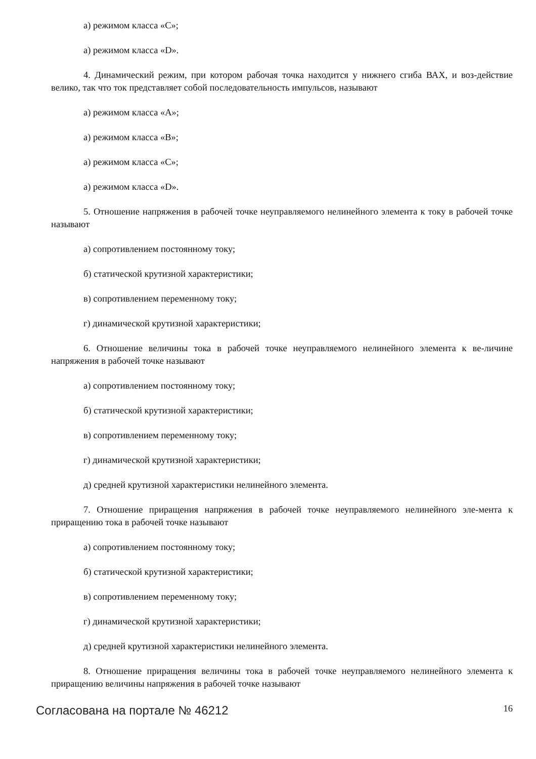а) режимом класса «С»;
а) режимом класса «D».
4. Динамический режим, при котором рабочая точка находится у нижнего сгиба ВАХ, и воз-действие велико, так что ток представляет собой последовательность импульсов, называют
а) режимом класса «А»;
а) режимом класса «В»;
а) режимом класса «С»;
а) режимом класса «D».
5. Отношение напряжения в рабочей точке неуправляемого нелинейного элемента к току в рабочей точке называют
а) сопротивлением постоянному току;
б) статической крутизной характеристики;
в) сопротивлением переменному току;
г) динамической крутизной характеристики;
6. Отношение величины тока в рабочей точке неуправляемого нелинейного элемента к ве-личине напряжения в рабочей точке называют
а) сопротивлением постоянному току;
б) статической крутизной характеристики;
в) сопротивлением переменному току;
г) динамической крутизной характеристики;
д) средней крутизной характеристики нелинейного элемента.
7. Отношение приращения напряжения в рабочей точке неуправляемого нелинейного эле-мента к приращению тока в рабочей точке называют
а) сопротивлением постоянному току;
б) статической крутизной характеристики;
в) сопротивлением переменному току;
г) динамической крутизной характеристики;
д) средней крутизной характеристики нелинейного элемента.
8. Отношение приращения величины тока в рабочей точке неуправляемого нелинейного элемента к приращению величины напряжения в рабочей точке называют
Согласована на портале № 46212 16